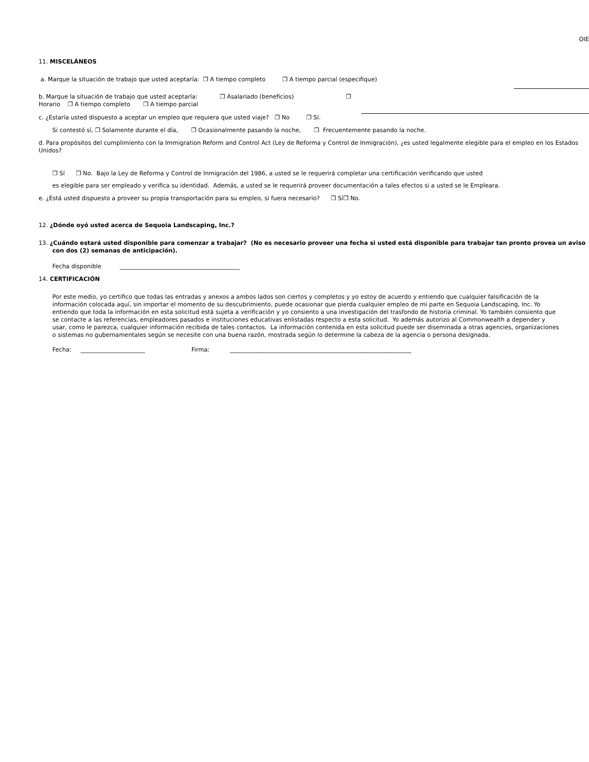OIE
11. MISCELÁNEOS
a. Marque la situación de trabajo que usted aceptaría: ❒ A tiempo completo ❒ A tiempo parcial (especifique)
b. Marque la situación de trabajo que usted aceptaría: ❒ Asalariado (beneficios) ❒ Horario ❒ A tiempo completo ❒ A tiempo parcial
c. ¿Estaría usted dispuesto a aceptar un empleo que requiera que usted viaje? ❒ No ❒ Sí.
Si contestó sí, ❒ Solamente durante el día, ❒ Ocasionalmente pasando la noche, ❒ Frecuentemente pasando la noche.
d. Para propósitos del cumplimiento con la Immigration Reform and Control Act (Ley de Reforma y Control de Inmigración), ¿es usted legalmente elegible para el empleo en los Estados Unidos?
❒ Sí ❒ No. Bajo la Ley de Reforma y Control de Inmigración del 1986, a usted se le requerirá completar una certificación verificando que usted
es elegible para ser empleado y verifica su identidad. Además, a usted se le requerirá proveer documentación a tales efectos si a usted se le Empleara.
e. ¿Está usted dispuesto a proveer su propia transportación para su empleo, si fuera necesario? ❒ Sí❒ No.
12. ¿Dónde oyó usted acerca de Sequoia Landscaping, Inc.?
13. ¿Cuándo estará usted disponible para comenzar a trabajar? (No es necesario proveer una fecha si usted está disponible para trabajar tan pronto provea un aviso con dos (2) semanas de anticipación).
Fecha disponible _________________________________________
14. CERTIFICACIÓN
Por este medio, yo certifico que todas las entradas y anexos a ambos lados son ciertos y completos y yo estoy de acuerdo y entiendo que cualquier falsificación de la información colocada aquí, sin importar el momento de su descubrimiento, puede ocasionar que pierda cualquier empleo de mi parte en Sequoia Landscaping, Inc. Yo entiendo que toda la información en esta solicitud está sujeta a verificación y yo consiento a una investigación del trasfondo de historia criminal. Yo también consiento que se contacte a las referencias, empleadores pasados e instituciones educativas enlistadas respecto a esta solicitud. Yo además autorizo al Commonwealth a depender y usar, como le parezca, cualquier información recibida de tales contactos. La información contenida en esta solicitud puede ser diseminada a otras agencies, organizaciones o sistemas no gubernamentales según se necesite con una buena razón, mostrada según lo determine la cabeza de la agencia o persona designada.
Fecha: ______________________ Firma: ______________________________________________________________